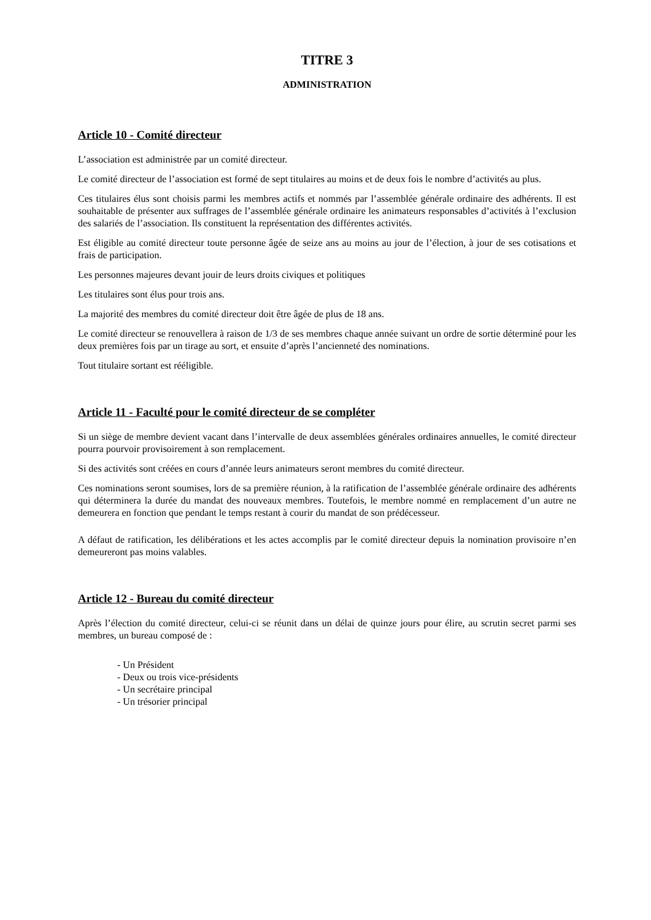TITRE 3
ADMINISTRATION
Article 10 - Comité directeur
L’association est administrée par un comité directeur.
Le comité directeur de l’association est formé de sept titulaires au moins et de deux fois le nombre d’activités au plus.
Ces titulaires élus sont choisis parmi les membres actifs et nommés par l’assemblée générale ordinaire des adhérents. Il est souhaitable de présenter aux suffrages de l’assemblée générale ordinaire les animateurs responsables d’activités à l’exclusion des salariés de l’association. Ils constituent la représentation des différentes activités.
Est éligible au comité directeur toute personne âgée de seize ans au moins au jour de l’élection, à jour de ses cotisations et frais de participation.
Les personnes majeures devant jouir de leurs droits civiques et politiques
Les titulaires sont élus pour trois ans.
La majorité des membres du comité directeur doit être âgée de plus de 18 ans.
Le comité directeur se renouvellera à raison de 1/3 de ses membres chaque année suivant un ordre de sortie déterminé pour les deux premières fois par un tirage au sort, et ensuite d’après l’ancienneté des nominations.
Tout titulaire sortant est rééligible.
Article 11 - Faculté pour le comité directeur de se compléter
Si un siège de membre devient vacant dans l’intervalle de deux assemblées générales ordinaires annuelles, le comité directeur pourra pourvoir provisoirement à son remplacement.
Si des activités sont créées en cours d’année leurs animateurs seront membres du comité directeur.
Ces nominations seront soumises, lors de sa première réunion, à la ratification de l’assemblée générale ordinaire des adhérents qui déterminera la durée du mandat des nouveaux membres. Toutefois, le membre nommé en remplacement d’un autre ne demeurera en fonction que pendant le temps restant à courir du mandat de son prédécesseur.
A défaut de ratification, les délibérations et les actes accomplis par le comité directeur depuis la nomination provisoire n’en demeureront pas moins valables.
Article 12 - Bureau du comité directeur
Après l’élection du comité directeur, celui-ci se réunit dans un délai de quinze jours pour élire, au scrutin secret parmi ses membres, un bureau composé de :
- Un Président
- Deux ou trois vice-présidents
- Un secrétaire principal
- Un trésorier principal